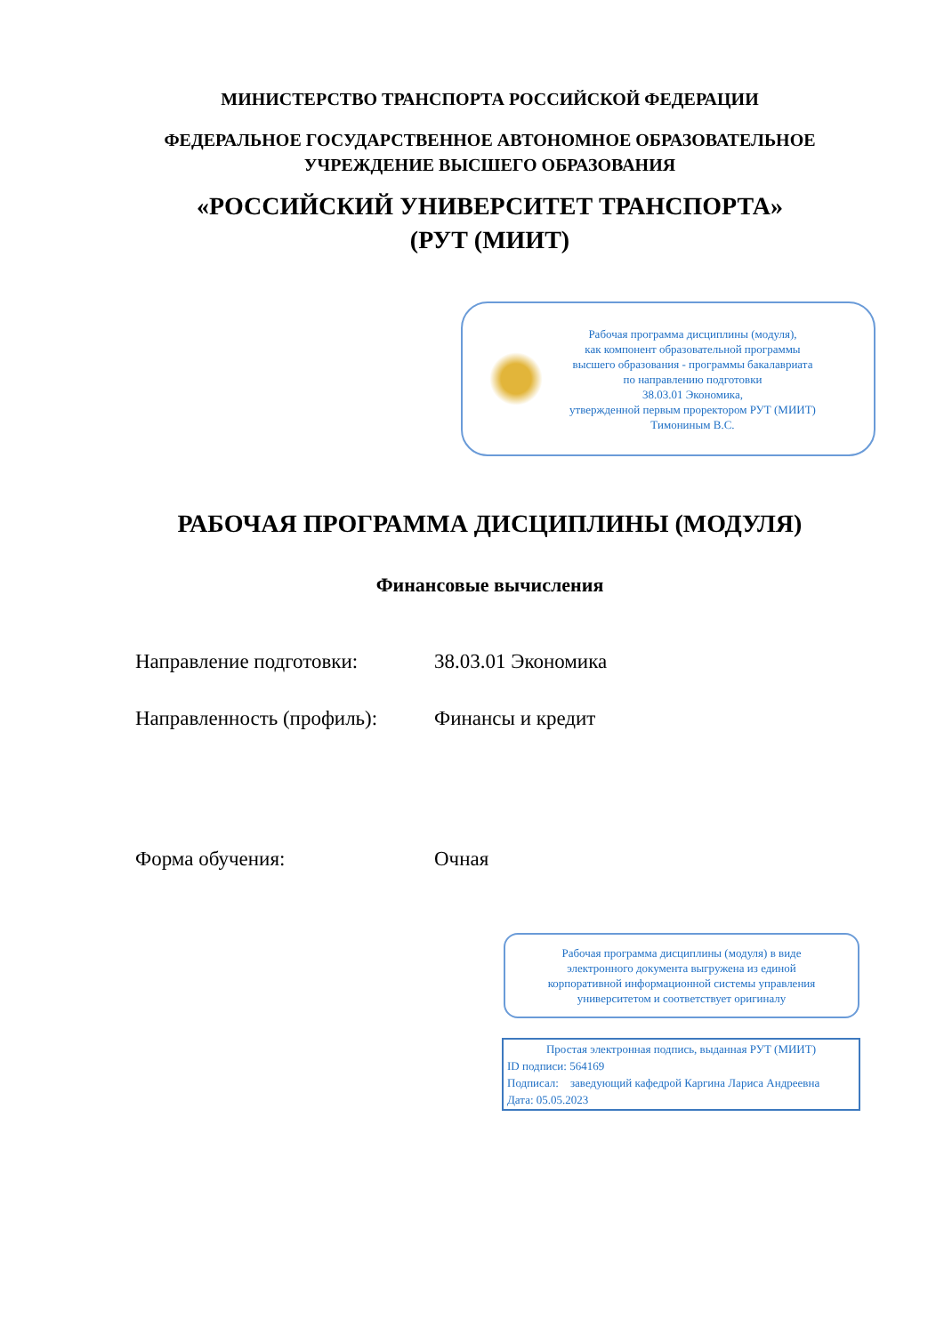МИНИСТЕРСТВО ТРАНСПОРТА РОССИЙСКОЙ ФЕДЕРАЦИИ
ФЕДЕРАЛЬНОЕ ГОСУДАРСТВЕННОЕ АВТОНОМНОЕ ОБРАЗОВАТЕЛЬНОЕ
УЧРЕЖДЕНИЕ ВЫСШЕГО ОБРАЗОВАНИЯ
«РОССИЙСКИЙ УНИВЕРСИТЕТ ТРАНСПОРТА»
(РУТ (МИИТ)
Рабочая программа дисциплины (модуля),
как компонент образовательной программы
высшего образования - программы бакалавриата
по направлению подготовки
38.03.01 Экономика,
утвержденной первым проректором РУТ (МИИТ)
Тимониным В.С.
РАБОЧАЯ ПРОГРАММА ДИСЦИПЛИНЫ (МОДУЛЯ)
Финансовые вычисления
Направление подготовки: 38.03.01 Экономика
Направленность (профиль):
Финансы и кредит
Форма обучения: Очная
Рабочая программа дисциплины (модуля) в виде
электронного документа выгружена из единой
корпоративной информационной системы управления
университетом и соответствует оригиналу
Простая электронная подпись, выданная РУТ (МИИТ)
ID подписи: 564169
Подписал: заведующий кафедрой Каргина Лариса Андреевна
Дата: 05.05.2023